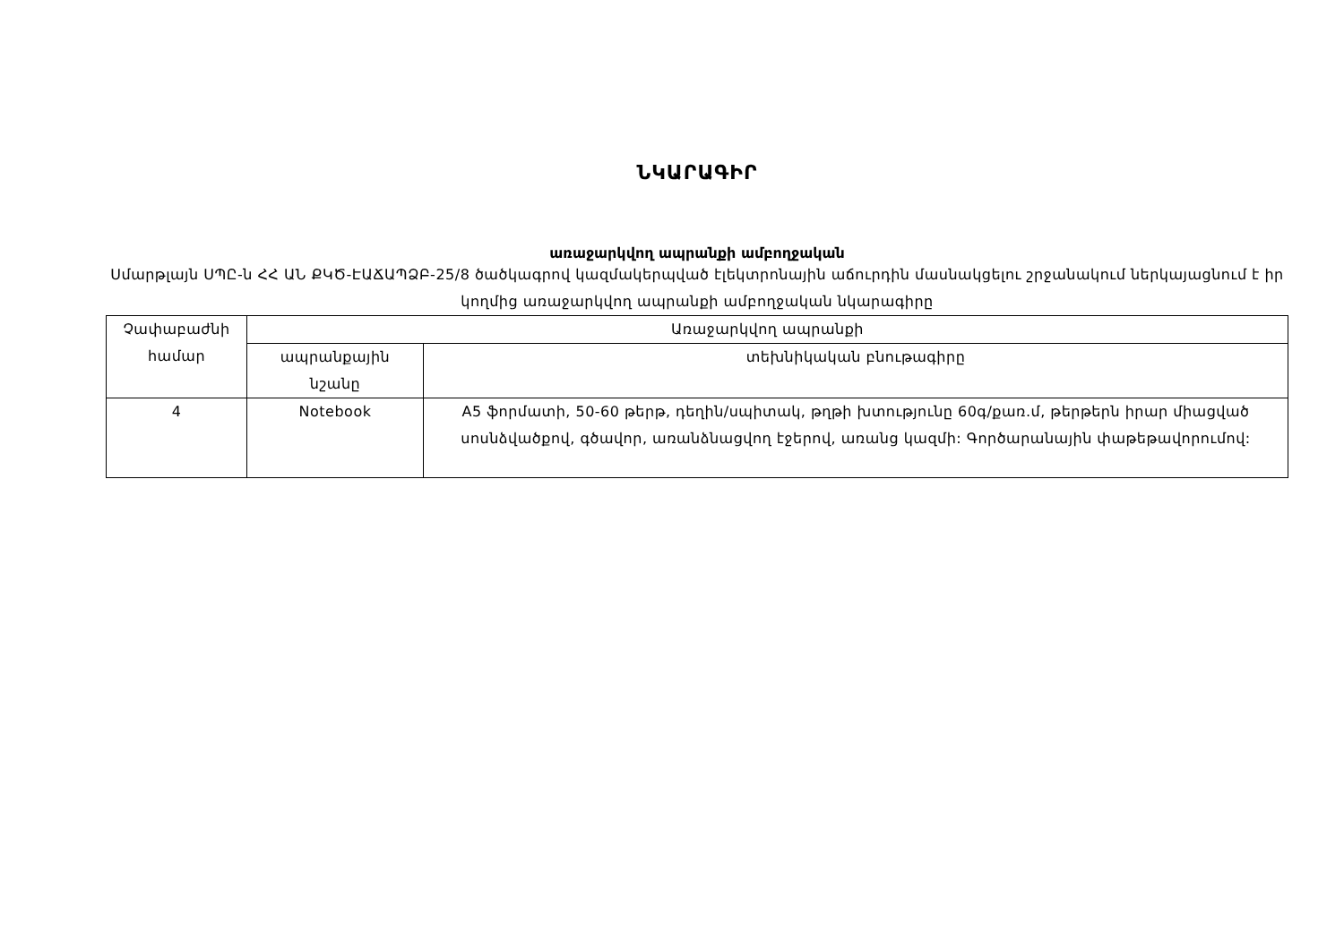ՆԿԱՐԱԳԻՐ
առաջարկվող ապրանքի ամբողջական
Սմարթլայն ՍՊԸ-ն ՀՀ ԱՆ ՔԿԾ-ԷԱՃԱՊՁԲ-25/8 ծածկագրով կազմակերպված էլեկտրոնային աճուրդին մասնակցելու շրջանակում ներկայացնում է իր կողմից առաջարկվող ապրանքի ամբողջական նկարագիրը
| Չափաբաժնի համար | Առաջարկվող ապրանքի | |
| | ապրանքային նշանը | տեխնիկական բնութագիրը |
| 4 | Notebook | A5 ֆորմատի, 50-60 թերթ, դեղին/սպիտակ, թղթի խտությունը 60գ/քառ.մ, թերթերն իրար միացված սոսնձվածքով, գծավոր, առանձնացվող էջերով, առանց կազմի: Գործարանային փաթեթավորումով: |